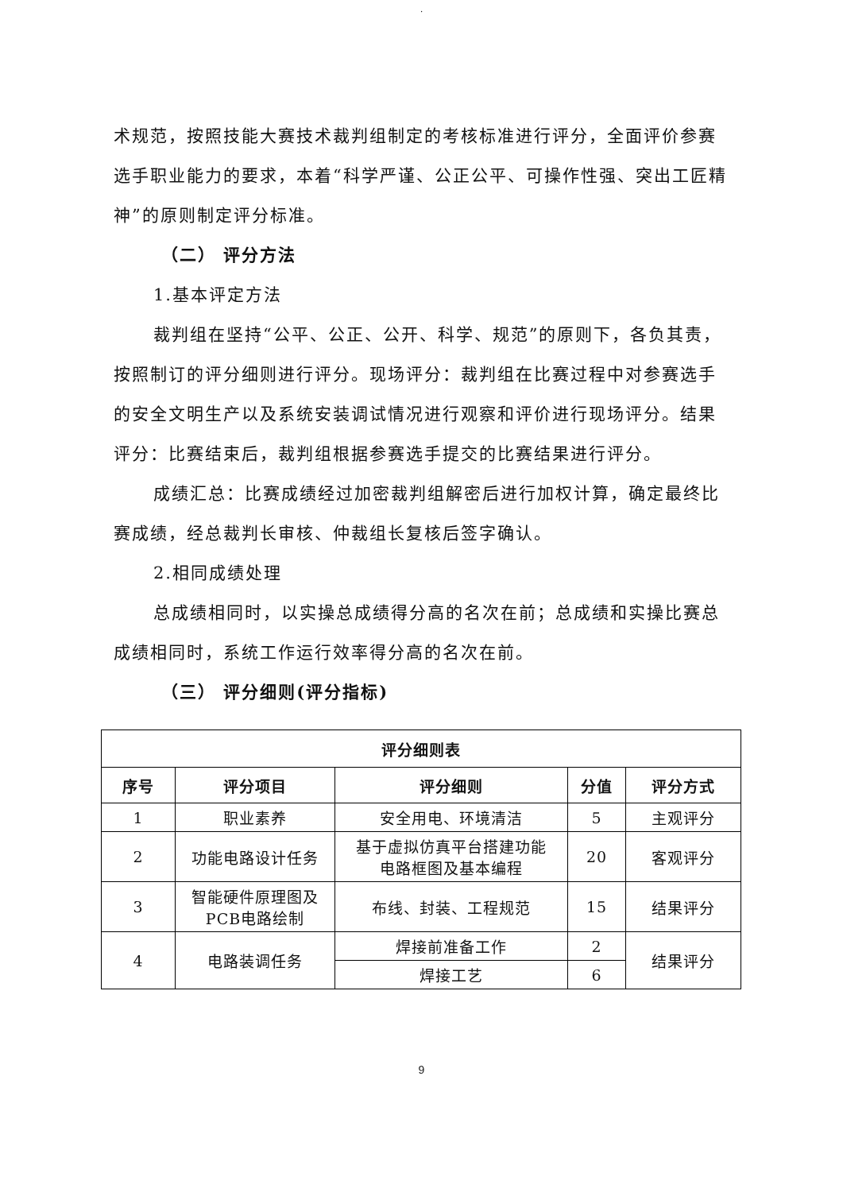.
术规范，按照技能大赛技术裁判组制定的考核标准进行评分，全面评价参赛选手职业能力的要求，本着“科学严谨、公正公平、可操作性强、突出工匠精神”的原则制定评分标准。
（二） 评分方法
1.基本评定方法
裁判组在坚持“公平、公正、公开、科学、规范”的原则下，各负其责，按照制订的评分细则进行评分。现场评分：裁判组在比赛过程中对参赛选手的安全文明生产以及系统安装调试情况进行观察和评价进行现场评分。结果评分：比赛结束后，裁判组根据参赛选手提交的比赛结果进行评分。
成绩汇总：比赛成绩经过加密裁判组解密后进行加权计算，确定最终比赛成绩，经总裁判长审核、仲裁组长复核后签字确认。
2.相同成绩处理
总成绩相同时，以实操总成绩得分高的名次在前；总成绩和实操比赛总成绩相同时，系统工作运行效率得分高的名次在前。
（三） 评分细则(评分指标)
| 评分细则表 | | | | |
| --- | --- | --- | --- | --- |
| 序号 | 评分项目 | 评分细则 | 分值 | 评分方式 |
| 1 | 职业素养 | 安全用电、环境清洁 | 5 | 主观评分 |
| 2 | 功能电路设计任务 | 基于虚拟仿真平台搭建功能 电路框图及基本编程 | 20 | 客观评分 |
| 3 | 智能硬件原理图及 PCB电路绘制 | 布线、封装、工程规范 | 15 | 结果评分 |
| 4 | 电路装调任务 | 焊接前准备工作 | 2 | 结果评分 |
| | | 焊接工艺 | 6 | |
9